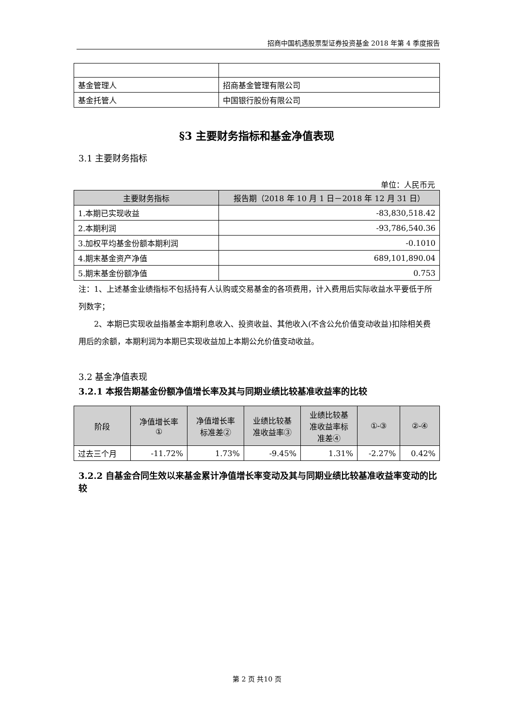招商中国机遇股票型证券投资基金 2018 年第 4 季度报告
| 基金管理人 | 招商基金管理有限公司 |
| 基金托管人 | 中国银行股份有限公司 |
§3 主要财务指标和基金净值表现
3.1 主要财务指标
单位：人民币元
| 主要财务指标 | 报告期（2018 年 10 月 1 日－2018 年 12 月 31 日） |
| --- | --- |
| 1.本期已实现收益 | -83,830,518.42 |
| 2.本期利润 | -93,786,540.36 |
| 3.加权平均基金份额本期利润 | -0.1010 |
| 4.期末基金资产净值 | 689,101,890.04 |
| 5.期末基金份额净值 | 0.753 |
注：1、上述基金业绩指标不包括持有人认购或交易基金的各项费用，计入费用后实际收益水平要低于所列数字；
　　2、本期已实现收益指基金本期利息收入、投资收益、其他收入(不含公允价值变动收益)扣除相关费用后的余额，本期利润为本期已实现收益加上本期公允价值变动收益。
3.2 基金净值表现
3.2.1 本报告期基金份额净值增长率及其与同期业绩比较基准收益率的比较
| 阶段 | 净值增长率 ① | 净值增长率 标准差② | 业绩比较基 准收益率③ | 业绩比较基 准收益率标 准差④ | ①-③ | ②-④ |
| --- | --- | --- | --- | --- | --- | --- |
| 过去三个月 | -11.72% | 1.73% | -9.45% | 1.31% | -2.27% | 0.42% |
3.2.2 自基金合同生效以来基金累计净值增长率变动及其与同期业绩比较基准收益率变动的比较
第 2 页 共10 页